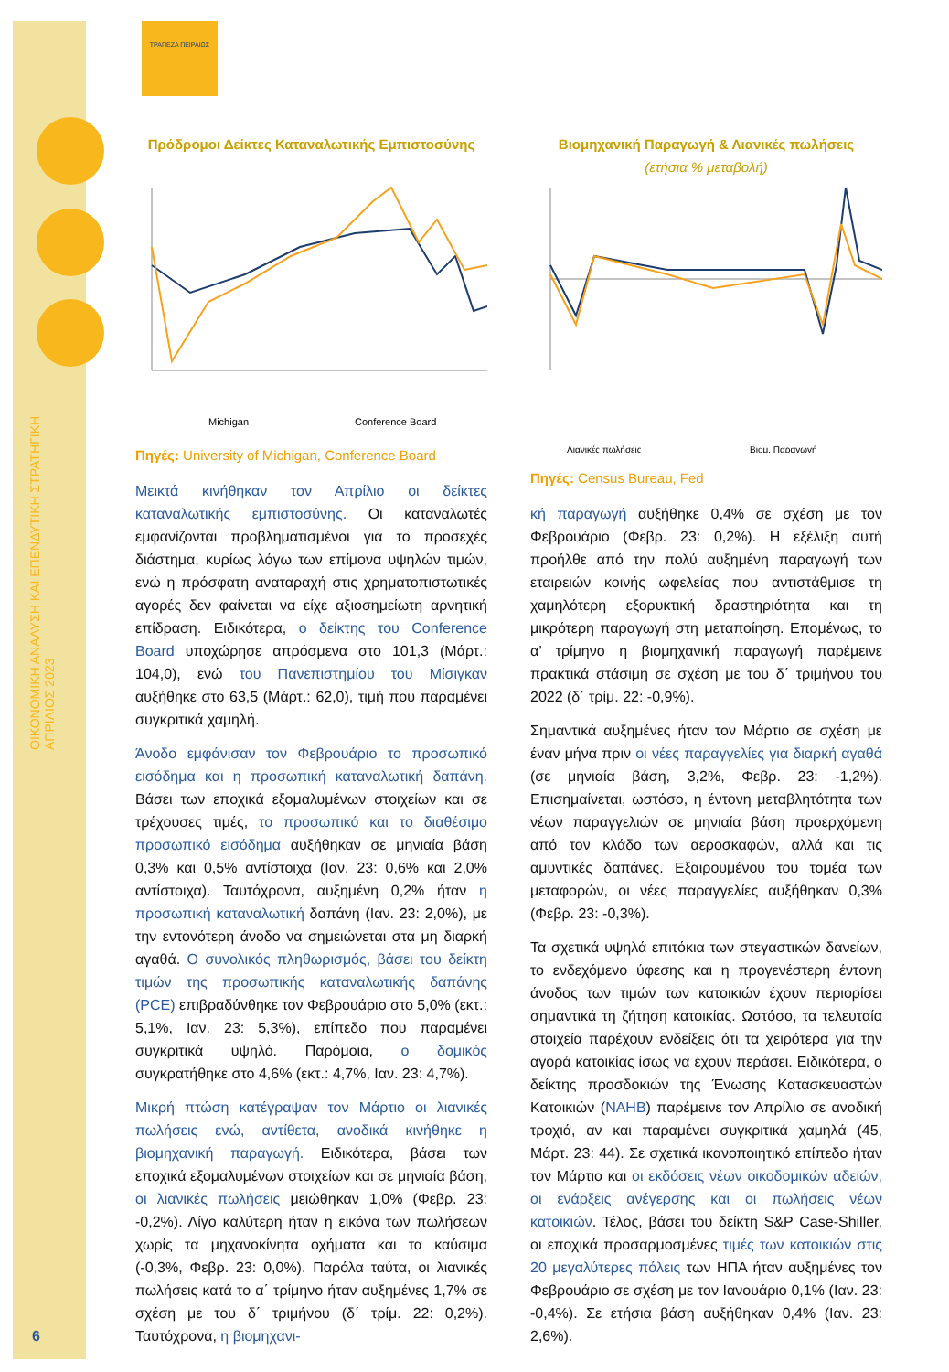ΟΙΚΟΝΟΜΙΚΗ ΑΝΑΛΥΣΗ ΚΑΙ ΕΠΕΝΔΥΤΙΚΗ ΣΤΡΑΤΗΓΙΚΗ
ΑΠΡΙΛΙΟΣ 2023
ΤΡΑΠΕΖΑ ΠΕΙΡΑΙΩΣ
Πρόδρομοι Δείκτες Καταναλωτικής Εμπιστοσύνης
Michigan
Conference Board
Πηγές: University of Michigan, Conference Board
Μεικτά κινήθηκαν τον Απρίλιο οι δείκτες καταναλωτικής εμπιστοσύνης. Οι καταναλωτές εμφανίζονται προβληματισμένοι για το προσεχές διάστημα, κυρίως λόγω των επίμονα υψηλών τιμών, ενώ η πρόσφατη αναταραχή στις χρηματοπιστωτικές αγορές δεν φαίνεται να είχε αξιοσημείωτη αρνητική επίδραση. Ειδικότερα, ο δείκτης του Conference Board υποχώρησε απρόσμενα στο 101,3 (Μάρτ.: 104,0), ενώ του Πανεπιστημίου του Μίσιγκαν αυξήθηκε στο 63,5 (Μάρτ.: 62,0), τιμή που παραμένει συγκριτικά χαμηλή.
Άνοδο εμφάνισαν τον Φεβρουάριο το προσωπικό εισόδημα και η προσωπική καταναλωτική δαπάνη. Βάσει των εποχικά εξομαλυμένων στοιχείων και σε τρέχουσες τιμές, το προσωπικό και το διαθέσιμο προσωπικό εισόδημα αυξήθηκαν σε μηνιαία βάση 0,3% και 0,5% αντίστοιχα (Ιαν. 23: 0,6% και 2,0% αντίστοιχα). Ταυτόχρονα, αυξημένη 0,2% ήταν η προσωπική καταναλωτική δαπάνη (Ιαν. 23: 2,0%), με την εντονότερη άνοδο να σημειώνεται στα μη διαρκή αγαθά. Ο συνολικός πληθωρισμός, βάσει του δείκτη τιμών της προσωπικής καταναλωτικής δαπάνης (PCE) επιβραδύνθηκε τον Φεβρουάριο στο 5,0% (εκτ.: 5,1%, Ιαν. 23: 5,3%), επίπεδο που παραμένει συγκριτικά υψηλό. Παρόμοια, ο δομικός συγκρατήθηκε στο 4,6% (εκτ.: 4,7%, Ιαν. 23: 4,7%).
Μικρή πτώση κατέγραψαν τον Μάρτιο οι λιανικές πωλήσεις ενώ, αντίθετα, ανοδικά κινήθηκε η βιομηχανική παραγωγή. Ειδικότερα, βάσει των εποχικά εξομαλυμένων στοιχείων και σε μηνιαία βάση, οι λιανικές πωλήσεις μειώθηκαν 1,0% (Φεβρ. 23: -0,2%). Λίγο καλύτερη ήταν η εικόνα των πωλήσεων χωρίς τα μηχανοκίνητα οχήματα και τα καύσιμα (-0,3%, Φεβρ. 23: 0,0%). Παρόλα ταύτα, οι λιανικές πωλήσεις κατά το α΄ τρίμηνο ήταν αυξημένες 1,7% σε σχέση με του δ΄ τριμήνου (δ΄ τρίμ. 22: 0,2%). Ταυτόχρονα, η βιομηχανι-
Βιομηχανική Παραγωγή & Λιανικές πωλήσεις
(ετήσια % μεταβολή)
Λιανικές πωλήσεις
Βιομ. Παραγωγή
Πηγές: Census Bureau, Fed
κή παραγωγή αυξήθηκε 0,4% σε σχέση με τον Φεβρουάριο (Φεβρ. 23: 0,2%). Η εξέλιξη αυτή προήλθε από την πολύ αυξημένη παραγωγή των εταιρειών κοινής ωφελείας που αντιστάθμισε τη χαμηλότερη εξορυκτική δραστηριότητα και τη μικρότερη παραγωγή στη μεταποίηση. Επομένως, το α’ τρίμηνο η βιομηχανική παραγωγή παρέμεινε πρακτικά στάσιμη σε σχέση με του δ΄ τριμήνου του 2022 (δ΄ τρίμ. 22: -0,9%).
Σημαντικά αυξημένες ήταν τον Μάρτιο σε σχέση με έναν μήνα πριν οι νέες παραγγελίες για διαρκή αγαθά (σε μηνιαία βάση, 3,2%, Φεβρ. 23: -1,2%). Επισημαίνεται, ωστόσο, η έντονη μεταβλητότητα των νέων παραγγελιών σε μηνιαία βάση προερχόμενη από τον κλάδο των αεροσκαφών, αλλά και τις αμυντικές δαπάνες. Εξαιρουμένου του τομέα των μεταφορών, οι νέες παραγγελίες αυξήθηκαν 0,3% (Φεβρ. 23: -0,3%).
Τα σχετικά υψηλά επιτόκια των στεγαστικών δανείων, το ενδεχόμενο ύφεσης και η προγενέστερη έντονη άνοδος των τιμών των κατοικιών έχουν περιορίσει σημαντικά τη ζήτηση κατοικίας. Ωστόσο, τα τελευταία στοιχεία παρέχουν ενδείξεις ότι τα χειρότερα για την αγορά κατοικίας ίσως να έχουν περάσει. Ειδικότερα, ο δείκτης προσδοκιών της Ένωσης Κατασκευαστών Κατοικιών (NAHB) παρέμεινε τον Απρίλιο σε ανοδική τροχιά, αν και παραμένει συγκριτικά χαμηλά (45, Μάρτ. 23: 44). Σε σχετικά ικανοποιητικό επίπεδο ήταν τον Μάρτιο και οι εκδόσεις νέων οικοδομικών αδειών, οι ενάρξεις ανέγερσης και οι πωλήσεις νέων κατοικιών. Τέλος, βάσει του δείκτη S&P Case-Shiller, οι εποχικά προσαρμοσμένες τιμές των κατοικιών στις 20 μεγαλύτερες πόλεις των ΗΠΑ ήταν αυξημένες τον Φεβρουάριο σε σχέση με τον Ιανουάριο 0,1% (Ιαν. 23: -0,4%). Σε ετήσια βάση αυξήθηκαν 0,4% (Ιαν. 23: 2,6%).
6